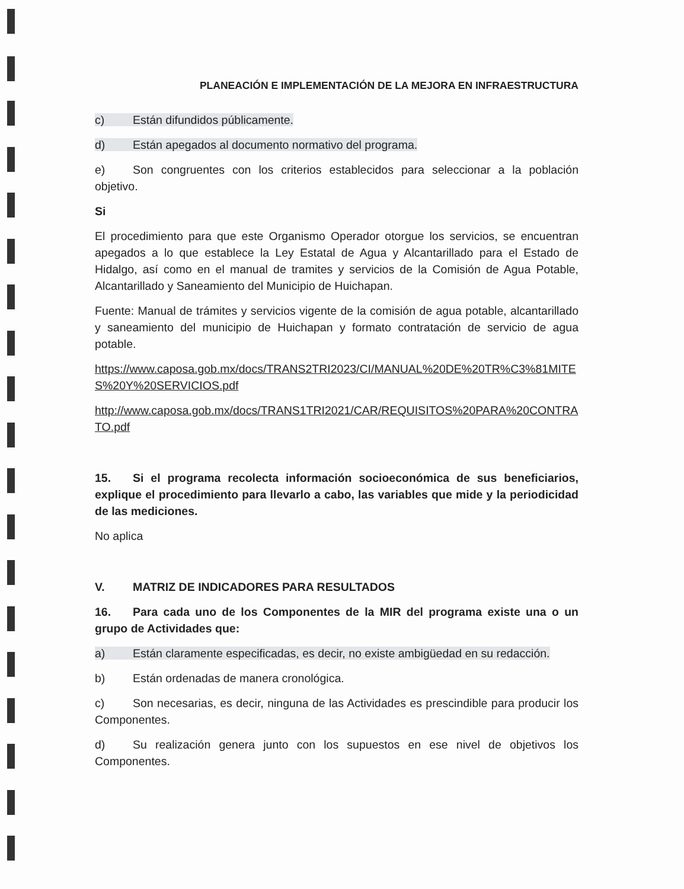PLANEACIÓN E IMPLEMENTACIÓN DE LA MEJORA EN INFRAESTRUCTURA
c) Están difundidos públicamente.
d) Están apegados al documento normativo del programa.
e) Son congruentes con los criterios establecidos para seleccionar a la población objetivo.
Si
El procedimiento para que este Organismo Operador otorgue los servicios, se encuentran apegados a lo que establece la Ley Estatal de Agua y Alcantarillado para el Estado de Hidalgo, así como en el manual de tramites y servicios de la Comisión de Agua Potable, Alcantarillado y Saneamiento del Municipio de Huichapan.
Fuente: Manual de trámites y servicios vigente de la comisión de agua potable, alcantarillado y saneamiento del municipio de Huichapan y formato contratación de servicio de agua potable.
https://www.caposa.gob.mx/docs/TRANS2TRI2023/CI/MANUAL%20DE%20TR%C3%81MITES%20Y%20SERVICIOS.pdf
http://www.caposa.gob.mx/docs/TRANS1TRI2021/CAR/REQUISITOS%20PARA%20CONTRATO.pdf
15. Si el programa recolecta información socioeconómica de sus beneficiarios, explique el procedimiento para llevarlo a cabo, las variables que mide y la periodicidad de las mediciones.
No aplica
V. MATRIZ DE INDICADORES PARA RESULTADOS
16. Para cada uno de los Componentes de la MIR del programa existe una o un grupo de Actividades que:
a) Están claramente especificadas, es decir, no existe ambigüedad en su redacción.
b) Están ordenadas de manera cronológica.
c) Son necesarias, es decir, ninguna de las Actividades es prescindible para producir los Componentes.
d) Su realización genera junto con los supuestos en ese nivel de objetivos los Componentes.